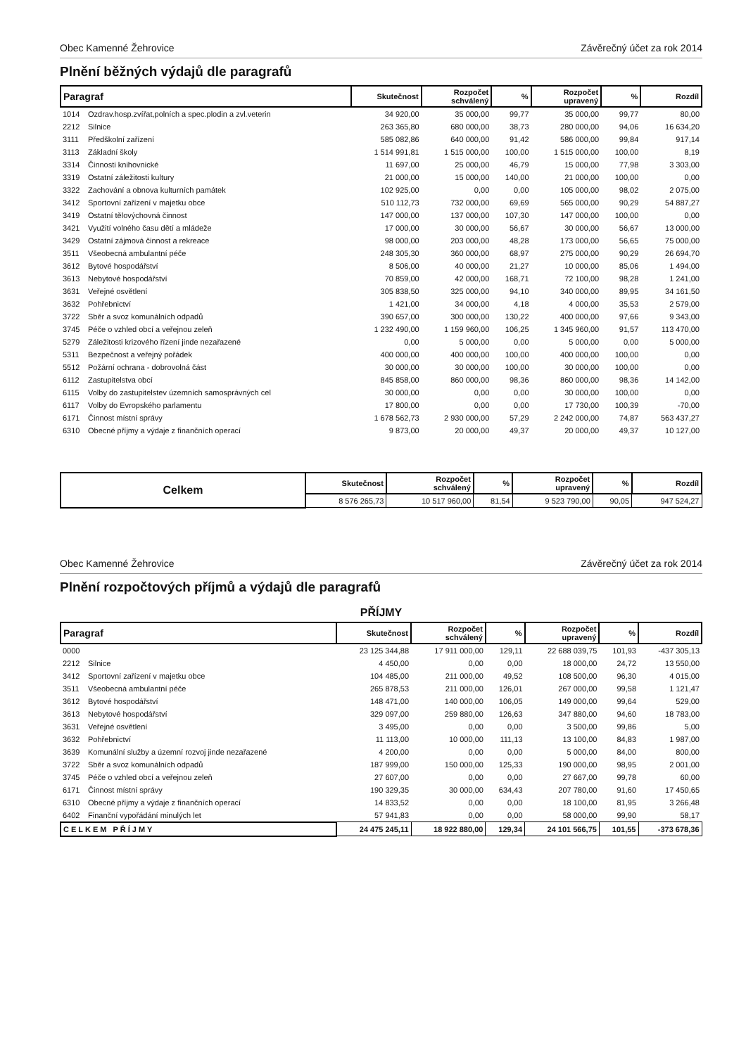Obec Kamenné Žehrovice Závěrečný účet za rok 2014
Plnění běžných výdajů dle paragrafů
| Paragraf | | Skutečnost | Rozpočet schválený | % | Rozpočet upravený | % | Rozdíl |
| --- | --- | --- | --- | --- | --- | --- | --- |
| 1014 | Ozdrav.hosp.zvířat,polních a spec.plodin a zvl.veterin | 34 920,00 | 35 000,00 | 99,77 | 35 000,00 | 99,77 | 80,00 |
| 2212 | Silnice | 263 365,80 | 680 000,00 | 38,73 | 280 000,00 | 94,06 | 16 634,20 |
| 3111 | Předškolní zařízení | 585 082,86 | 640 000,00 | 91,42 | 586 000,00 | 99,84 | 917,14 |
| 3113 | Základní školy | 1 514 991,81 | 1 515 000,00 | 100,00 | 1 515 000,00 | 100,00 | 8,19 |
| 3314 | Činnosti knihovnické | 11 697,00 | 25 000,00 | 46,79 | 15 000,00 | 77,98 | 3 303,00 |
| 3319 | Ostatní záležitosti kultury | 21 000,00 | 15 000,00 | 140,00 | 21 000,00 | 100,00 | 0,00 |
| 3322 | Zachování a obnova kulturních památek | 102 925,00 | 0,00 | 0,00 | 105 000,00 | 98,02 | 2 075,00 |
| 3412 | Sportovní zařízení v majetku obce | 510 112,73 | 732 000,00 | 69,69 | 565 000,00 | 90,29 | 54 887,27 |
| 3419 | Ostatní tělovýchovná činnost | 147 000,00 | 137 000,00 | 107,30 | 147 000,00 | 100,00 | 0,00 |
| 3421 | Využití volného času dětí a mládeže | 17 000,00 | 30 000,00 | 56,67 | 30 000,00 | 56,67 | 13 000,00 |
| 3429 | Ostatní zájmová činnost a rekreace | 98 000,00 | 203 000,00 | 48,28 | 173 000,00 | 56,65 | 75 000,00 |
| 3511 | Všeobecná ambulantní péče | 248 305,30 | 360 000,00 | 68,97 | 275 000,00 | 90,29 | 26 694,70 |
| 3612 | Bytové hospodářství | 8 506,00 | 40 000,00 | 21,27 | 10 000,00 | 85,06 | 1 494,00 |
| 3613 | Nebytové hospodářství | 70 859,00 | 42 000,00 | 168,71 | 72 100,00 | 98,28 | 1 241,00 |
| 3631 | Veřejné osvětlení | 305 838,50 | 325 000,00 | 94,10 | 340 000,00 | 89,95 | 34 161,50 |
| 3632 | Pohřebnictví | 1 421,00 | 34 000,00 | 4,18 | 4 000,00 | 35,53 | 2 579,00 |
| 3722 | Sběr a svoz komunálních odpadů | 390 657,00 | 300 000,00 | 130,22 | 400 000,00 | 97,66 | 9 343,00 |
| 3745 | Péče o vzhled obcí a veřejnou zeleň | 1 232 490,00 | 1 159 960,00 | 106,25 | 1 345 960,00 | 91,57 | 113 470,00 |
| 5279 | Záležitosti krizového řízení jinde nezařazené | 0,00 | 5 000,00 | 0,00 | 5 000,00 | 0,00 | 5 000,00 |
| 5311 | Bezpečnost a veřejný pořádek | 400 000,00 | 400 000,00 | 100,00 | 400 000,00 | 100,00 | 0,00 |
| 5512 | Požární ochrana - dobrovolná část | 30 000,00 | 30 000,00 | 100,00 | 30 000,00 | 100,00 | 0,00 |
| 6112 | Zastupitelstva obcí | 845 858,00 | 860 000,00 | 98,36 | 860 000,00 | 98,36 | 14 142,00 |
| 6115 | Volby do zastupitelstev územních samosprávných cel | 30 000,00 | 0,00 | 0,00 | 30 000,00 | 100,00 | 0,00 |
| 6117 | Volby do Evropského parlamentu | 17 800,00 | 0,00 | 0,00 | 17 730,00 | 100,39 | -70,00 |
| 6171 | Činnost místní správy | 1 678 562,73 | 2 930 000,00 | 57,29 | 2 242 000,00 | 74,87 | 563 437,27 |
| 6310 | Obecné příjmy a výdaje z finančních operací | 9 873,00 | 20 000,00 | 49,37 | 20 000,00 | 49,37 | 10 127,00 |
| Celkem | Skutečnost | Rozpočet schválený | % | Rozpočet upravený | % | Rozdíl |
| --- | --- | --- | --- | --- | --- | --- |
| | 8 576 265,73 | 10 517 960,00 | 81,54 | 9 523 790,00 | 90,05 | 947 524,27 |
Obec Kamenné Žehrovice Závěrečný účet za rok 2014
Plnění rozpočtových příjmů a výdajů dle paragrafů
PŘÍJMY
| Paragraf | | Skutečnost | Rozpočet schválený | % | Rozpočet upravený | % | Rozdíl |
| --- | --- | --- | --- | --- | --- | --- | --- |
| 0000 | | 23 125 344,88 | 17 911 000,00 | 129,11 | 22 688 039,75 | 101,93 | -437 305,13 |
| 2212 | Silnice | 4 450,00 | 0,00 | 0,00 | 18 000,00 | 24,72 | 13 550,00 |
| 3412 | Sportovní zařízení v majetku obce | 104 485,00 | 211 000,00 | 49,52 | 108 500,00 | 96,30 | 4 015,00 |
| 3511 | Všeobecná ambulantní péče | 265 878,53 | 211 000,00 | 126,01 | 267 000,00 | 99,58 | 1 121,47 |
| 3612 | Bytové hospodářství | 148 471,00 | 140 000,00 | 106,05 | 149 000,00 | 99,64 | 529,00 |
| 3613 | Nebytové hospodářství | 329 097,00 | 259 880,00 | 126,63 | 347 880,00 | 94,60 | 18 783,00 |
| 3631 | Veřejné osvětlení | 3 495,00 | 0,00 | 0,00 | 3 500,00 | 99,86 | 5,00 |
| 3632 | Pohřebnictví | 11 113,00 | 10 000,00 | 111,13 | 13 100,00 | 84,83 | 1 987,00 |
| 3639 | Komunální služby a územní rozvoj jinde nezařazené | 4 200,00 | 0,00 | 0,00 | 5 000,00 | 84,00 | 800,00 |
| 3722 | Sběr a svoz komunálních odpadů | 187 999,00 | 150 000,00 | 125,33 | 190 000,00 | 98,95 | 2 001,00 |
| 3745 | Péče o vzhled obcí a veřejnou zeleň | 27 607,00 | 0,00 | 0,00 | 27 667,00 | 99,78 | 60,00 |
| 6171 | Činnost místní správy | 190 329,35 | 30 000,00 | 634,43 | 207 780,00 | 91,60 | 17 450,65 |
| 6310 | Obecné příjmy a výdaje z finančních operací | 14 833,52 | 0,00 | 0,00 | 18 100,00 | 81,95 | 3 266,48 |
| 6402 | Finanční vypořádání minulých let | 57 941,83 | 0,00 | 0,00 | 58 000,00 | 99,90 | 58,17 |
| CELKEM PŘÍJMY | | 24 475 245,11 | 18 922 880,00 | 129,34 | 24 101 566,75 | 101,55 | -373 678,36 |